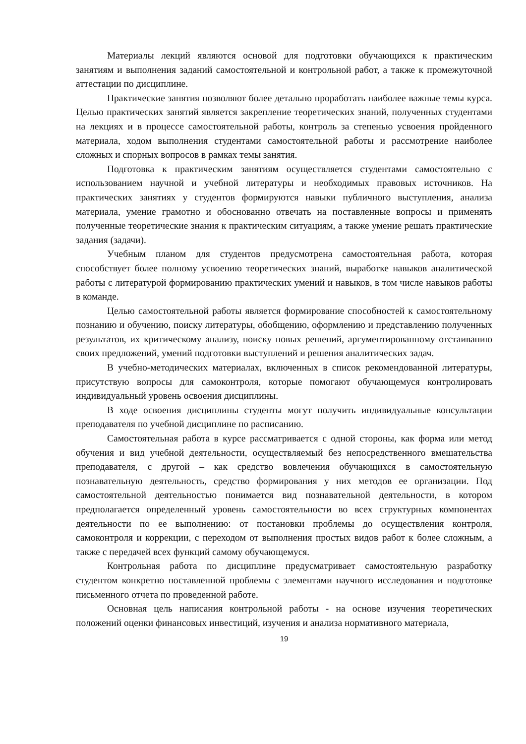Материалы лекций являются основой для подготовки обучающихся к практическим занятиям и выполнения заданий самостоятельной и контрольной работ, а также к промежуточной аттестации по дисциплине.
Практические занятия позволяют более детально проработать наиболее важные темы курса. Целью практических занятий является закрепление теоретических знаний, полученных студентами на лекциях и в процессе самостоятельной работы, контроль за степенью усвоения пройденного материала, ходом выполнения студентами самостоятельной работы и рассмотрение наиболее сложных и спорных вопросов в рамках темы занятия.
Подготовка к практическим занятиям осуществляется студентами самостоятельно с использованием научной и учебной литературы и необходимых правовых источников. На практических занятиях у студентов формируются навыки публичного выступления, анализа материала, умение грамотно и обоснованно отвечать на поставленные вопросы и применять полученные теоретические знания к практическим ситуациям, а также умение решать практические задания (задачи).
Учебным планом для студентов предусмотрена самостоятельная работа, которая способствует более полному усвоению теоретических знаний, выработке навыков аналитической работы с литературой формированию практических умений и навыков, в том числе навыков работы в команде.
Целью самостоятельной работы является формирование способностей к самостоятельному познанию и обучению, поиску литературы, обобщению, оформлению и представлению полученных результатов, их критическому анализу, поиску новых решений, аргументированному отстаиванию своих предложений, умений подготовки выступлений и решения аналитических задач.
В учебно-методических материалах, включенных в список рекомендованной литературы, присутствую вопросы для самоконтроля, которые помогают обучающемуся контролировать индивидуальный уровень освоения дисциплины.
В ходе освоения дисциплины студенты могут получить индивидуальные консультации преподавателя по учебной дисциплине по расписанию.
Самостоятельная работа в курсе рассматривается с одной стороны, как форма или метод обучения и вид учебной деятельности, осуществляемый без непосредственного вмешательства преподавателя, с другой – как средство вовлечения обучающихся в самостоятельную познавательную деятельность, средство формирования у них методов ее организации. Под самостоятельной деятельностью понимается вид познавательной деятельности, в котором предполагается определенный уровень самостоятельности во всех структурных компонентах деятельности по ее выполнению: от постановки проблемы до осуществления контроля, самоконтроля и коррекции, с переходом от выполнения простых видов работ к более сложным, а также с передачей всех функций самому обучающемуся.
Контрольная работа по дисциплине предусматривает самостоятельную разработку студентом конкретно поставленной проблемы с элементами научного исследования и подготовке письменного отчета по проведенной работе.
Основная цель написания контрольной работы - на основе изучения теоретических положений оценки финансовых инвестиций, изучения и анализа нормативного материала,
19